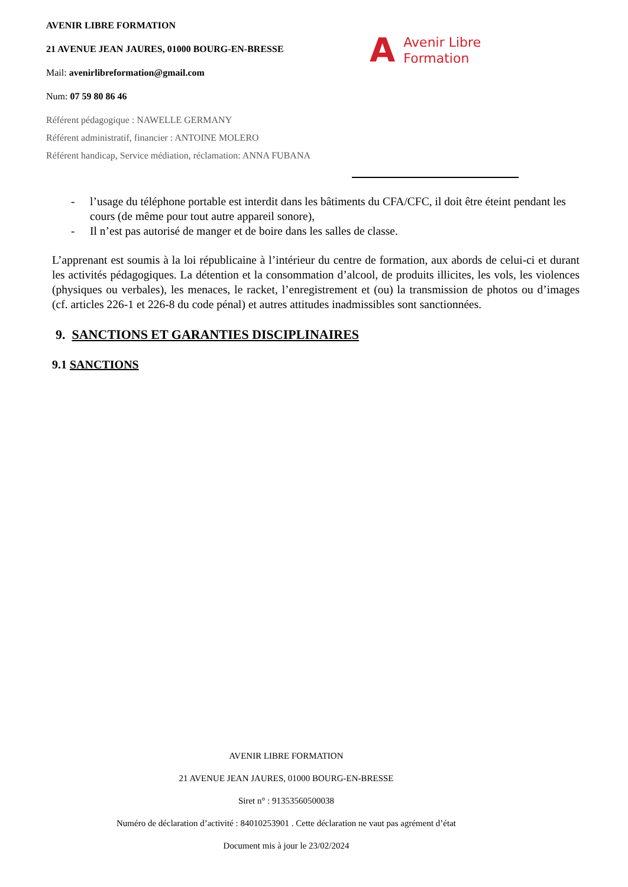AVENIR LIBRE FORMATION
21 AVENUE JEAN JAURES, 01000 BOURG-EN-BRESSE
Mail: avenirlibreformation@gmail.com
Num: 07 59 80 86 46
Référent pédagogique : NAWELLE GERMANY
Référent administratif, financier : ANTOINE MOLERO
Référent handicap, Service médiation, réclamation: ANNA FUBANA
A Avenir Libre
Formation
- l’usage du téléphone portable est interdit dans les bâtiments du CFA/CFC, il doit être éteint pendant les cours (de même pour tout autre appareil sonore),
- Il n’est pas autorisé de manger et de boire dans les salles de classe.
L’apprenant est soumis à la loi républicaine à l’intérieur du centre de formation, aux abords de celui-ci et durant les activités pédagogiques. La détention et la consommation d’alcool, de produits illicites, les vols, les violences (physiques ou verbales), les menaces, le racket, l’enregistrement et (ou) la transmission de photos ou d’images (cf. articles 226-1 et 226-8 du code pénal) et autres attitudes inadmissibles sont sanctionnées.
9. SANCTIONS ET GARANTIES DISCIPLINAIRES
9.1 SANCTIONS
AVENIR LIBRE FORMATION
21 AVENUE JEAN JAURES, 01000 BOURG-EN-BRESSE
Siret n° : 91353560500038
Numéro de déclaration d’activité : 84010253901 . Cette déclaration ne vaut pas agrément d’état
Document mis à jour le 23/02/2024